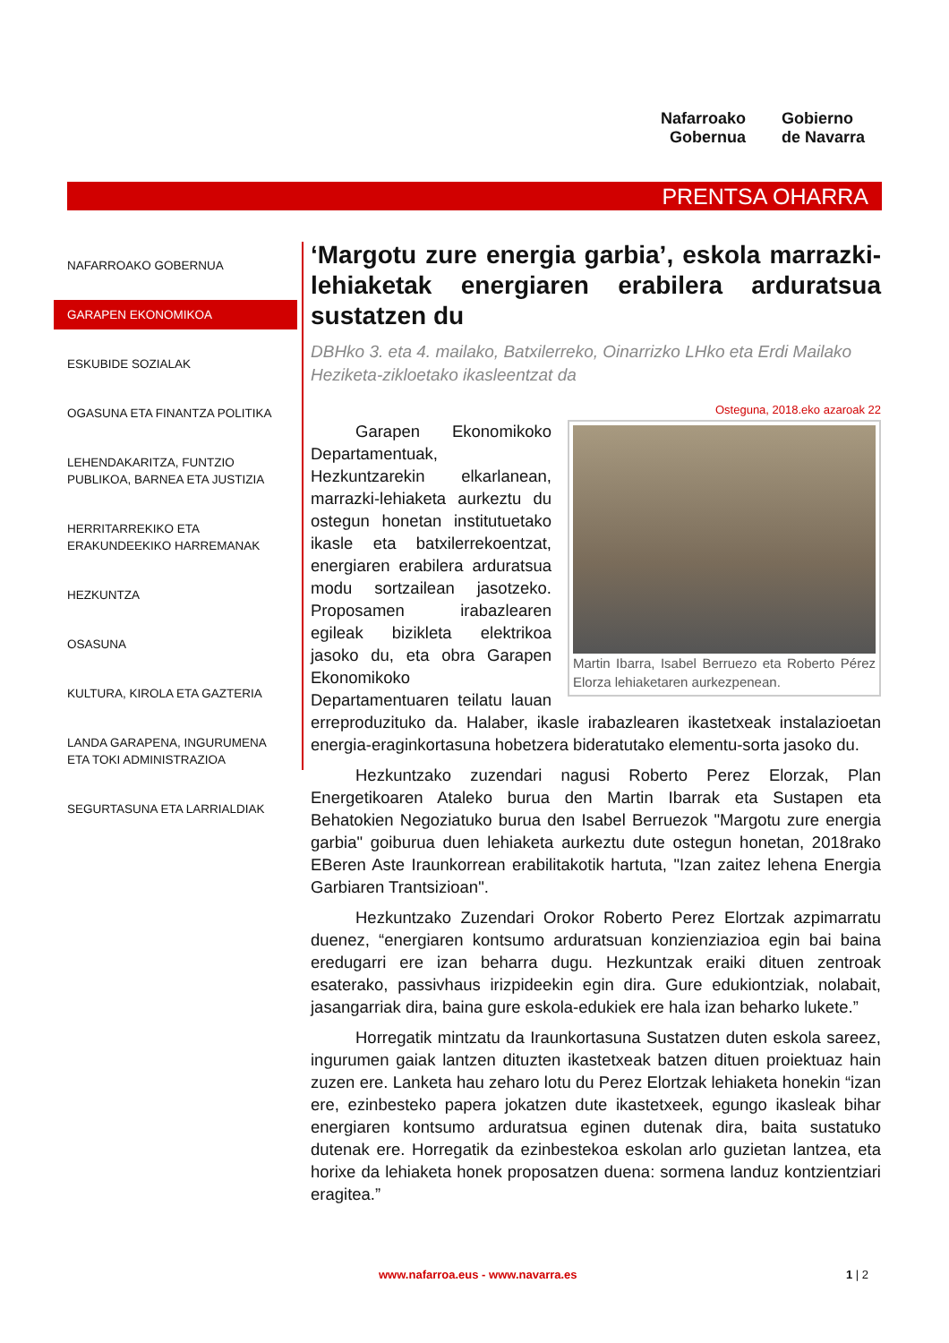Nafarroako
Gobernua
Gobierno
de Navarra
PRENTSA OHARRA
NAFARROAKO GOBERNUA
GARAPEN EKONOMIKOA
ESKUBIDE SOZIALAK
OGASUNA ETA FINANTZA POLITIKA
LEHENDAKARITZA, FUNTZIO PUBLIKOA, BARNEA ETA JUSTIZIA
HERRITARREKIKO ETA ERAKUNDEEKIKO HARREMANAK
HEZKUNTZA
OSASUNA
KULTURA, KIROLA ETA GAZTERIA
LANDA GARAPENA, INGURUMENA ETA TOKI ADMINISTRAZIOA
SEGURTASUNA ETA LARRIALDIAK
‘Margotu zure energia garbia’, eskola marrazki-lehiaketak energiaren erabilera arduratsua sustatzen du
DBHko 3. eta 4. mailako, Batxilerreko, Oinarrizko LHko eta Erdi Mailako Heziketa-zikloetako ikasleentzat da
Osteguna, 2018.eko azaroak 22
Martin Ibarra, Isabel Berruezo eta Roberto Pérez Elorza lehiaketaren aurkezpenean.
Garapen Ekonomikoko Departamentuak, Hezkuntzarekin elkarlanean, marrazki-lehiaketa aurkeztu du ostegun honetan institutuetako ikasle eta batxilerrekoentzat, energiaren erabilera arduratsua modu sortzailean jasotzeko. Proposamen irabazlearen egileak bizikleta elektrikoa jasoko du, eta obra Garapen Ekonomikoko Departamentuaren teilatu lauan erreproduzituko da. Halaber, ikasle irabazlearen ikastetxeak instalazioetan energia-eraginkortasuna hobetzera bideratutako elementu-sorta jasoko du.
Hezkuntzako zuzendari nagusi Roberto Perez Elorzak, Plan Energetikoaren Ataleko burua den Martin Ibarrak eta Sustapen eta Behatokien Negoziatuko burua den Isabel Berruezok "Margotu zure energia garbia" goiburua duen lehiaketa aurkeztu dute ostegun honetan, 2018rako EBeren Aste Iraunkorrean erabilitakotik hartuta, "Izan zaitez lehena Energia Garbiaren Trantsizioan".
Hezkuntzako Zuzendari Orokor Roberto Perez Elortzak azpimarratu duenez, “energiaren kontsumo arduratsuan konzienziazioa egin bai baina eredugarri ere izan beharra dugu. Hezkuntzak eraiki dituen zentroak esaterako, passivhaus irizpideekin egin dira. Gure edukiontziak, nolabait, jasangarriak dira, baina gure eskola-edukiek ere hala izan beharko lukete.”
Horregatik mintzatu da Iraunkortasuna Sustatzen duten eskola sareez, ingurumen gaiak lantzen dituzten ikastetxeak batzen dituen proiektuaz hain zuzen ere. Lanketa hau zeharo lotu du Perez Elortzak lehiaketa honekin “izan ere, ezinbesteko papera jokatzen dute ikastetxeek, egungo ikasleak bihar energiaren kontsumo arduratsua eginen dutenak dira, baita sustatuko dutenak ere. Horregatik da ezinbestekoa eskolan arlo guzietan lantzea, eta horixe da lehiaketa honek proposatzen duena: sormena landuz kontzientziari eragitea.”
www.nafarroa.eus - www.navarra.es 1 | 2